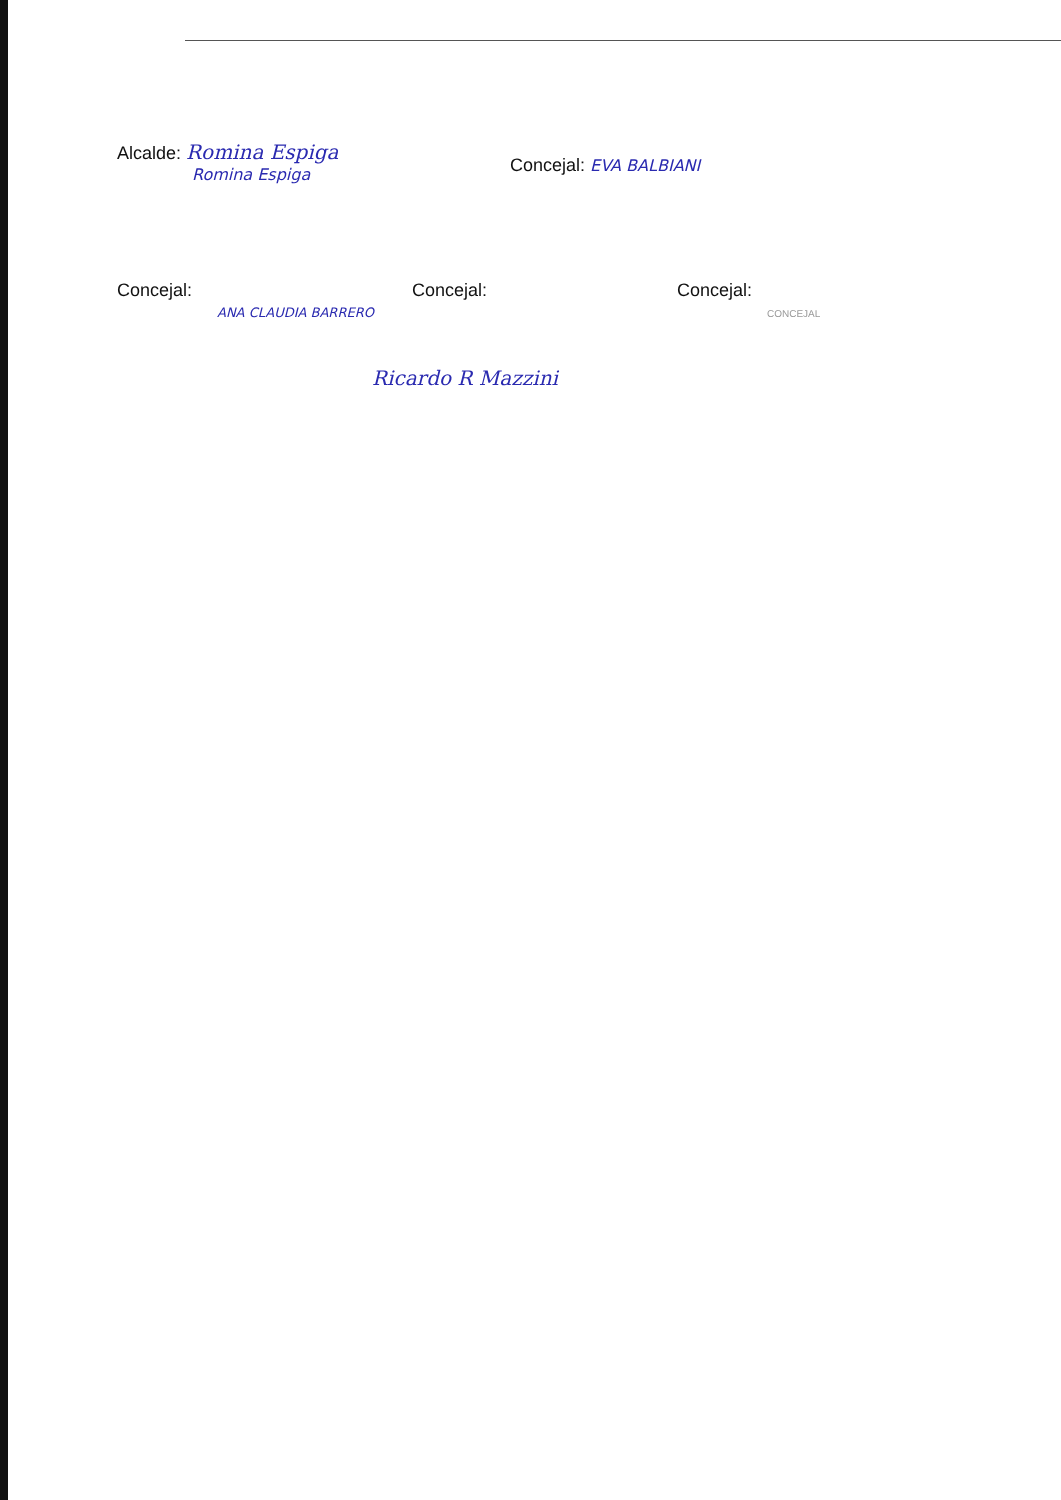Alcalde: Romina Espiga
Romina Espiga
Concejal: EVA BALBIANI
Concejal:
ANA CLAUDIA BARRERO
Concejal:
Ricardo R Mazzini
Concejal:
CONCEJAL